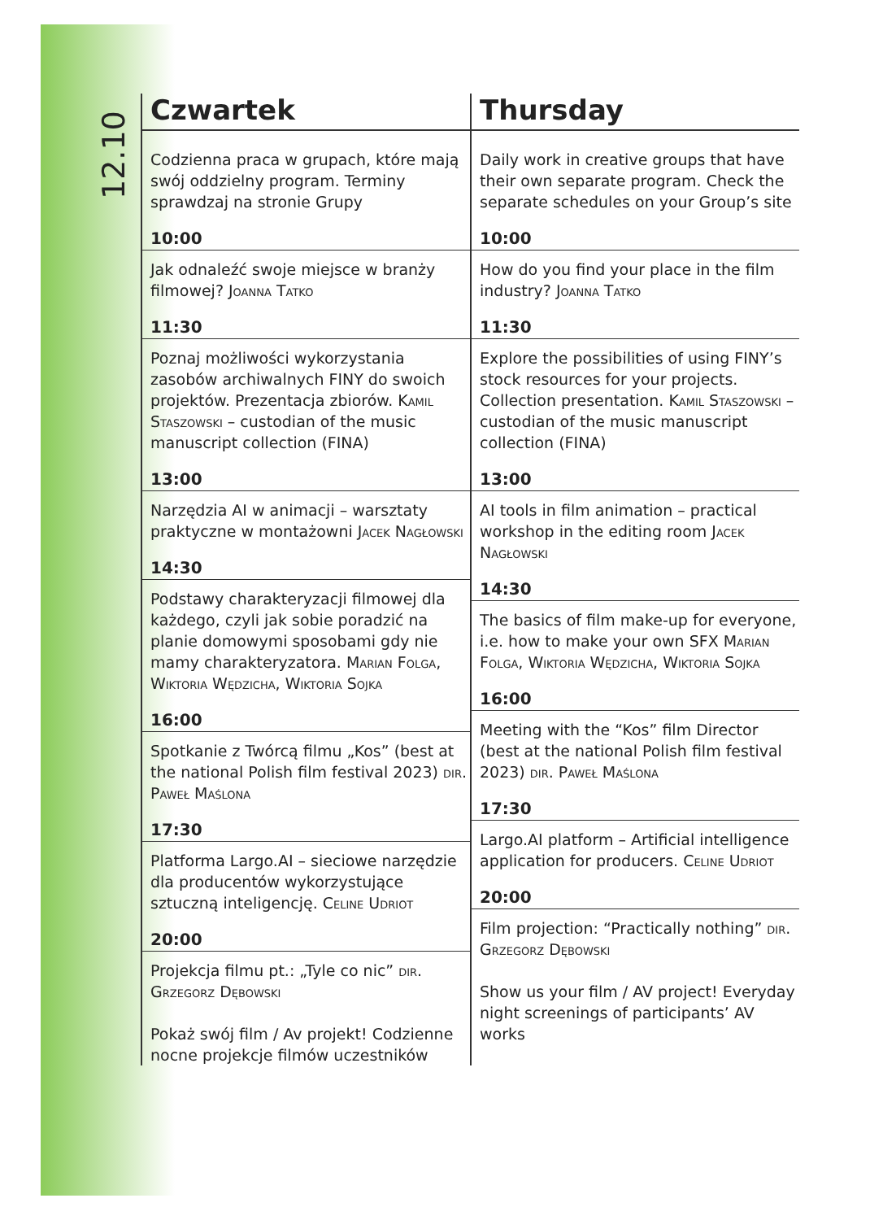12.10
Czwartek
Codzienna praca w grupach, które mają swój oddzielny program. Terminy sprawdzaj na stronie Grupy
10:00
Jak odnaleźć swoje miejsce w branży filmowej? Joanna Tatko
11:30
Poznaj możliwości wykorzystania zasobów archiwalnych FINY do swoich projektów. Prezentacja zbiorów. Kamil Staszowski – custodian of the music manuscript collection (FINA)
13:00
Narzędzia AI w animacji – warsztaty praktyczne w montażowni Jacek Nagłowski
14:30
Podstawy charakteryzacji filmowej dla każdego, czyli jak sobie poradzić na planie domowymi sposobami gdy nie mamy charakteryzatora. Marian Folga, Wiktoria Wędzicha, Wiktoria Sojka
16:00
Spotkanie z Twórcą filmu „Kos” (best at the national Polish film festival 2023) dir. Paweł Maślona
17:30
Platforma Largo.AI – sieciowe narzędzie dla producentów wykorzystujące sztuczną inteligencję. Celine Udriot
20:00
Projekcja filmu pt.: „Tyle co nic” dir. Grzegorz Dębowski
Pokaż swój film / Av projekt! Codzienne nocne projekcje filmów uczestników
Thursday
Daily work in creative groups that have their own separate program. Check the separate schedules on your Group’s site
10:00
How do you find your place in the film industry? Joanna Tatko
11:30
Explore the possibilities of using FINY’s stock resources for your projects. Collection presentation. Kamil Staszowski – custodian of the music manuscript collection (FINA)
13:00
AI tools in film animation – practical workshop in the editing room Jacek Nagłowski
14:30
The basics of film make-up for everyone, i.e. how to make your own SFX Marian Folga, Wiktoria Wędzicha, Wiktoria Sojka
16:00
Meeting with the “Kos” film Director (best at the national Polish film festival 2023) dir. Paweł Maślona
17:30
Largo.AI platform – Artificial intelligence application for producers. Celine Udriot
20:00
Film projection: “Practically nothing” dir. Grzegorz Dębowski
Show us your film / AV project! Everyday night screenings of participants’ AV works